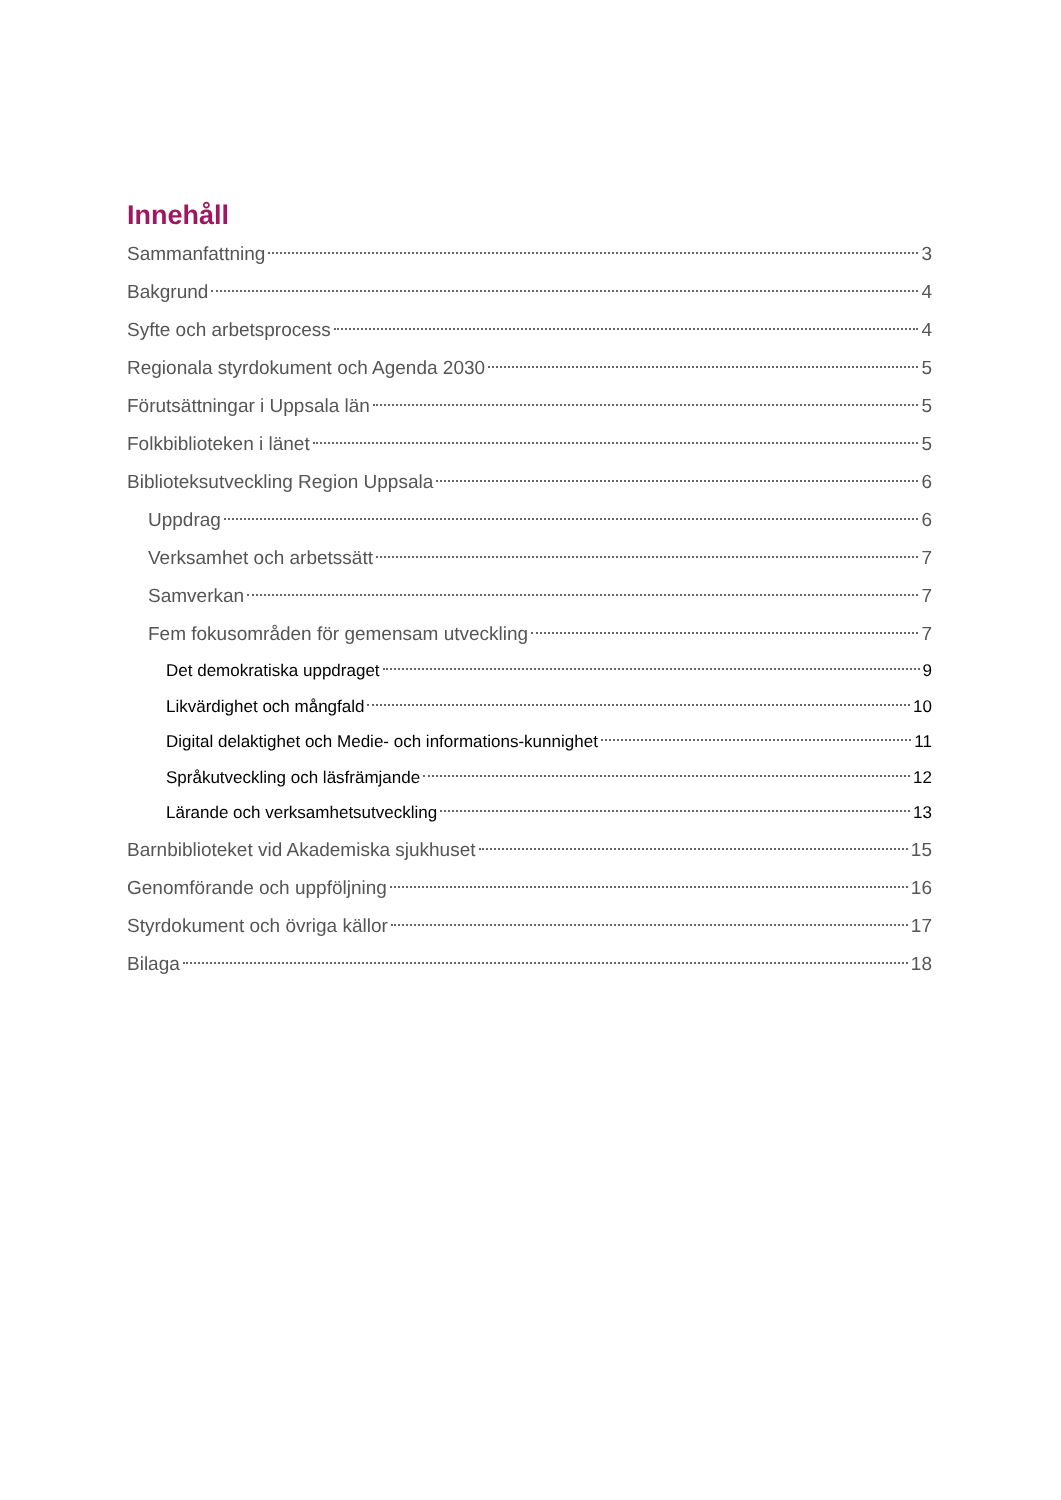Innehåll
Sammanfattning 3
Bakgrund 4
Syfte och arbetsprocess 4
Regionala styrdokument och Agenda 2030 5
Förutsättningar i Uppsala län 5
Folkbiblioteken i länet 5
Biblioteksutveckling Region Uppsala 6
Uppdrag 6
Verksamhet och arbetssätt 7
Samverkan 7
Fem fokusområden för gemensam utveckling 7
Det demokratiska uppdraget 9
Likvärdighet och mångfald 10
Digital delaktighet och Medie- och informations-kunnighet 11
Språkutveckling och läsfrämjande 12
Lärande och verksamhetsutveckling 13
Barnbiblioteket vid Akademiska sjukhuset 15
Genomförande och uppföljning 16
Styrdokument och övriga källor 17
Bilaga 18